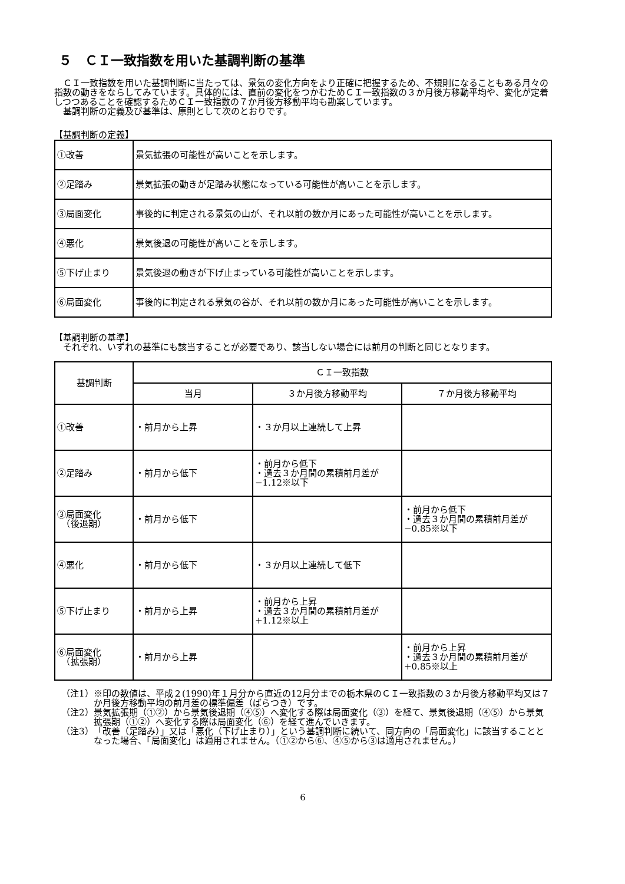５　ＣＩ一致指数を用いた基調判断の基準
ＣＩ一致指数を用いた基調判断に当たっては、景気の変化方向をより正確に把握するため、不規則になることもある月々の指数の動きをならしてみています。具体的には、直前の変化をつかむためＣＩ一致指数の３か月後方移動平均や、変化が定着しつつあることを確認するためＣＩ一致指数の７か月後方移動平均も勘案しています。
基調判断の定義及び基準は、原則として次のとおりです。
【基調判断の定義】
| ①改善 | 景気拡張の可能性が高いことを示します。 |
| ②足踏み | 景気拡張の動きが足踏み状態になっている可能性が高いことを示します。 |
| ③局面変化 | 事後的に判定される景気の山が、それ以前の数か月にあった可能性が高いことを示します。 |
| ④悪化 | 景気後退の可能性が高いことを示します。 |
| ⑤下げ止まり | 景気後退の動きが下げ止まっている可能性が高いことを示します。 |
| ⑥局面変化 | 事後的に判定される景気の谷が、それ以前の数か月にあった可能性が高いことを示します。 |
【基調判断の基準】
それぞれ、いずれの基準にも該当することが必要であり、該当しない場合には前月の判断と同じとなります。
| 基調判断 | ＣＩ一致指数 | | |
| --- | --- | --- | --- |
| | 当月 | ３か月後方移動平均 | ７か月後方移動平均 |
| ①改善 | ・前月から上昇 | ・３か月以上連続して上昇 | |
| ②足踏み | ・前月から低下 | ・前月から低下 ・過去３か月間の累積前月差が−1.12※以下 | |
| ③局面変化 （後退期） | ・前月から低下 | | ・前月から低下 ・過去３か月間の累積前月差が−0.85※以下 |
| ④悪化 | ・前月から低下 | ・３か月以上連続して低下 | |
| ⑤下げ止まり | ・前月から上昇 | ・前月から上昇 ・過去３か月間の累積前月差が+1.12※以上 | |
| ⑥局面変化 （拡張期） | ・前月から上昇 | | ・前月から上昇 ・過去３か月間の累積前月差が+0.85※以上 |
（注1） ※印の数値は、平成２(1990)年１月分から直近の12月分までの栃木県のＣＩ一致指数の３か月後方移動平均又は７か月後方移動平均の前月差の標準偏差（ばらつき）です。
（注2） 景気拡張期（①②）から景気後退期（④⑤）へ変化する際は局面変化（③）を経て、景気後退期（④⑤）から景気拡張期（①②）へ変化する際は局面変化（⑥）を経て進んでいきます。
（注3） 「改善（足踏み）」又は「悪化（下げ止まり）」という基調判断に続いて、同方向の「局面変化」に該当することとなった場合、「局面変化」は適用されません。（①②から⑥、④⑤から③は適用されません。）
6